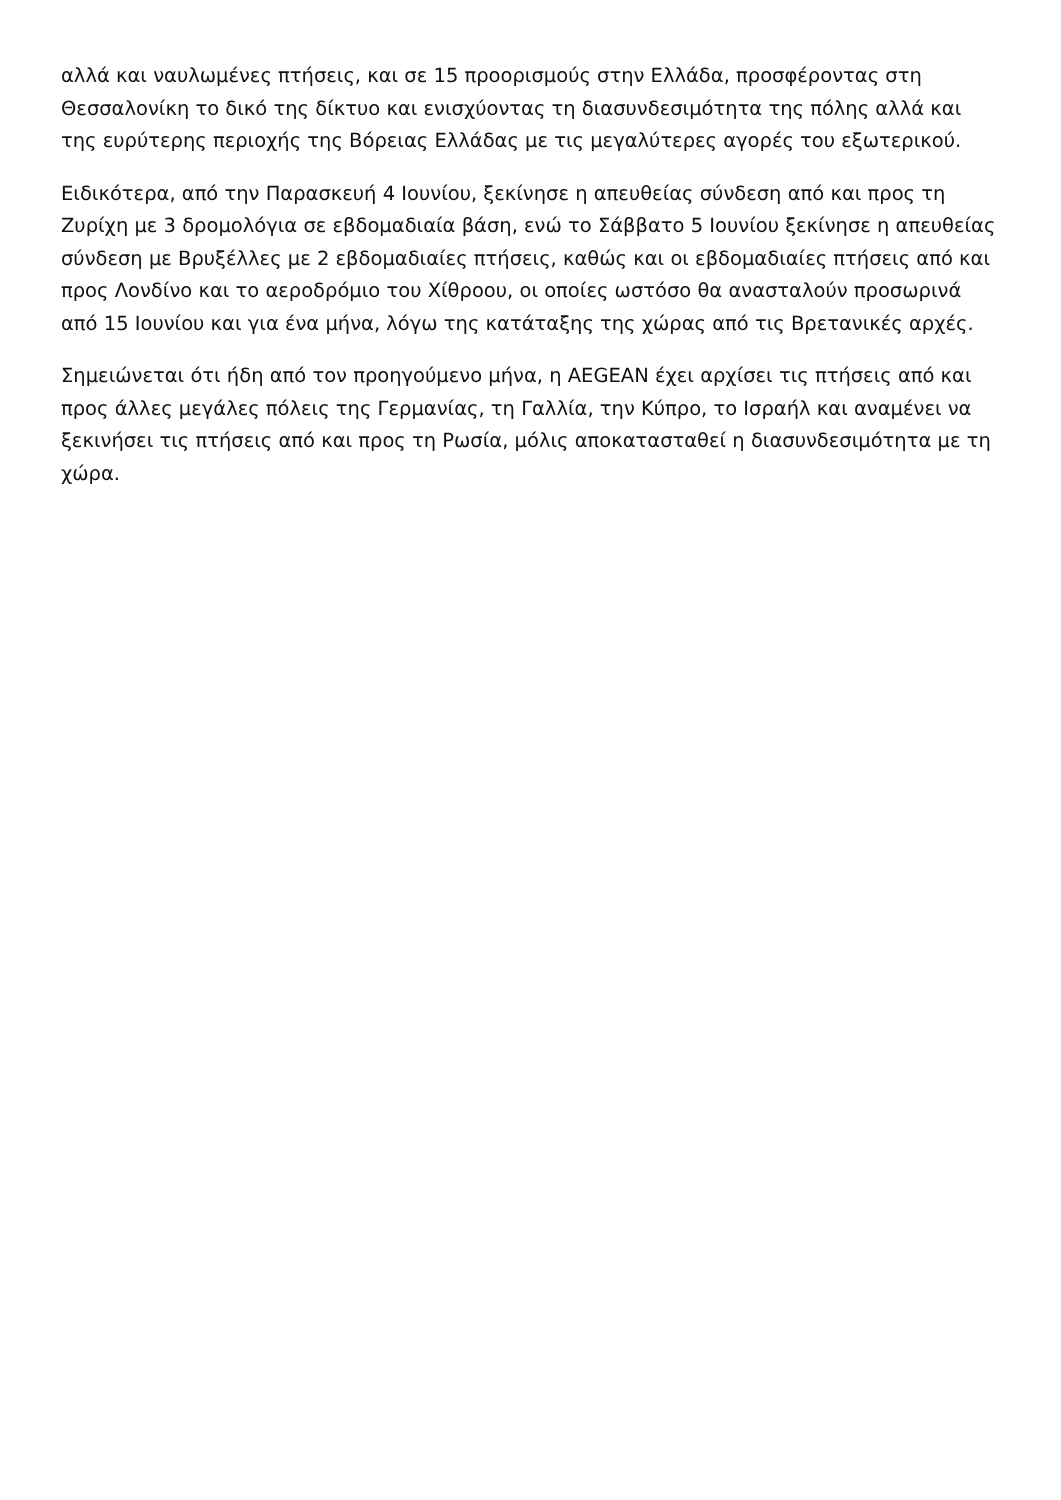αλλά και ναυλωμένες πτήσεις, και σε 15 προορισμούς στην Ελλάδα, προσφέροντας στη Θεσσαλονίκη το δικό της δίκτυο και ενισχύοντας τη διασυνδεσιμότητα της πόλης αλλά και της ευρύτερης περιοχής της Βόρειας Ελλάδας με τις μεγαλύτερες αγορές του εξωτερικού.
Ειδικότερα, από την Παρασκευή 4 Ιουνίου, ξεκίνησε η απευθείας σύνδεση από και προς τη Ζυρίχη με 3 δρομολόγια σε εβδομαδιαία βάση, ενώ το Σάββατο 5 Ιουνίου ξεκίνησε η απευθείας σύνδεση με Βρυξέλλες με 2 εβδομαδιαίες πτήσεις, καθώς και οι εβδομαδιαίες πτήσεις από και προς Λονδίνο και το αεροδρόμιο του Χίθροου, οι οποίες ωστόσο θα ανασταλούν προσωρινά από 15 Ιουνίου και για ένα μήνα, λόγω της κατάταξης της χώρας από τις Βρετανικές αρχές.
Σημειώνεται ότι ήδη από τον προηγούμενο μήνα, η AEGEAN έχει αρχίσει τις πτήσεις από και προς άλλες μεγάλες πόλεις της Γερμανίας, τη Γαλλία, την Κύπρο, το Ισραήλ και αναμένει να ξεκινήσει τις πτήσεις από και προς τη Ρωσία, μόλις αποκατασταθεί η διασυνδεσιμότητα με τη χώρα.